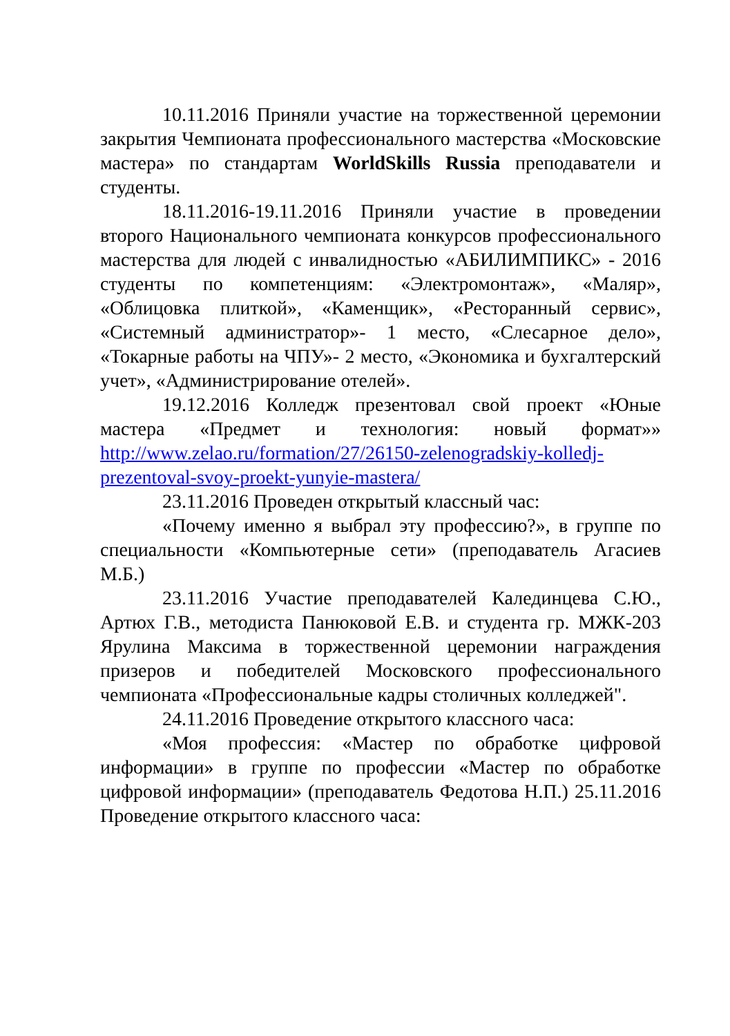10.11.2016 Приняли участие на торжественной церемонии закрытия Чемпионата профессионального мастерства «Московские мастера» по стандартам WorldSkills Russia преподаватели и студенты.
18.11.2016-19.11.2016 Приняли участие в проведении второго Национального чемпионата конкурсов профессионального мастерства для людей с инвалидностью «АБИЛИМПИКС» - 2016 студенты по компетенциям: «Электромонтаж», «Маляр», «Облицовка плиткой», «Каменщик», «Ресторанный сервис», «Системный администратор»- 1 место, «Слесарное дело», «Токарные работы на ЧПУ»- 2 место, «Экономика и бухгалтерский учет», «Администрирование отелей».
19.12.2016 Колледж презентовал свой проект «Юные мастера «Предмет и технология: новый формат»» http://www.zelao.ru/formation/27/26150-zelenogradskiy-kolledj-prezentoval-svoy-proekt-yunyie-mastera/
23.11.2016 Проведен открытый классный час:
«Почему именно я выбрал эту профессию?», в группе по специальности «Компьютерные сети» (преподаватель Агасиев М.Б.)
23.11.2016 Участие преподавателей Калединцева С.Ю., Артюх Г.В., методиста Панюковой Е.В. и студента гр. МЖК-203 Ярулина Максима в торжественной церемонии награждения призеров и победителей Московского профессионального чемпионата «Профессиональные кадры столичных колледжей".
24.11.2016 Проведение открытого классного часа:
«Моя профессия: «Мастер по обработке цифровой информации» в группе по профессии «Мастер по обработке цифровой информации» (преподаватель Федотова Н.П.) 25.11.2016 Проведение открытого классного часа: